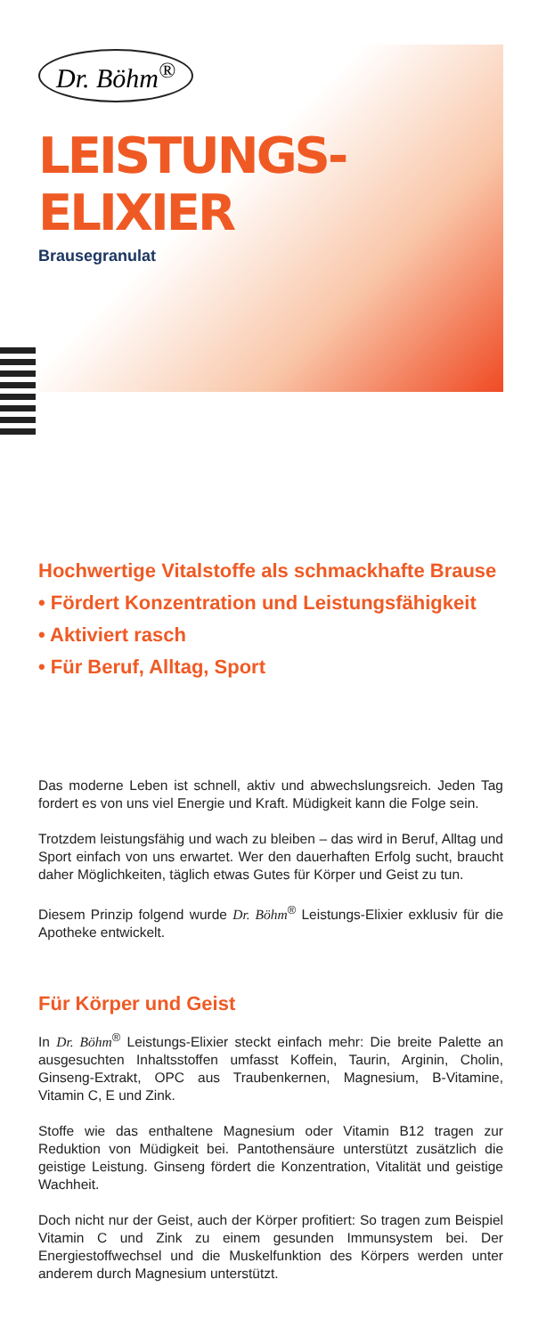Dr. Böhm<sup>®</sup>
LEISTUNGS-
ELIXIER
Brausegranulat
Hochwertige Vitalstoffe als schmackhafte Brause
• Fördert Konzentration und Leistungsfähigkeit
• Aktiviert rasch
• Für Beruf, Alltag, Sport
Das moderne Leben ist schnell, aktiv und abwechslungsreich. Jeden Tag fordert es von uns viel Energie und Kraft. Müdigkeit kann die Folge sein.
Trotzdem leistungsfähig und wach zu bleiben – das wird in Beruf, Alltag und Sport einfach von uns erwartet. Wer den dauerhaften Erfolg sucht, braucht daher Möglichkeiten, täglich etwas Gutes für Körper und Geist zu tun.
Diesem Prinzip folgend wurde Dr. Böhm<sup>®</sup> Leistungs-Elixier exklusiv für die Apotheke entwickelt.
Für Körper und Geist
In Dr. Böhm<sup>®</sup> Leistungs-Elixier steckt einfach mehr: Die breite Palette an ausgesuchten Inhaltsstoffen umfasst Koffein, Taurin, Arginin, Cholin, Ginseng-Extrakt, OPC aus Traubenkernen, Magnesium, B-Vitamine, Vitamin C, E und Zink.
Stoffe wie das enthaltene Magnesium oder Vitamin B12 tragen zur Reduktion von Müdigkeit bei. Pantothensäure unterstützt zusätzlich die geistige Leistung. Ginseng fördert die Konzentration, Vitalität und geistige Wachheit.
Doch nicht nur der Geist, auch der Körper profitiert: So tragen zum Beispiel Vitamin C und Zink zu einem gesunden Immunsystem bei. Der Energiestoffwechsel und die Muskelfunktion des Körpers werden unter anderem durch Magnesium unterstützt.